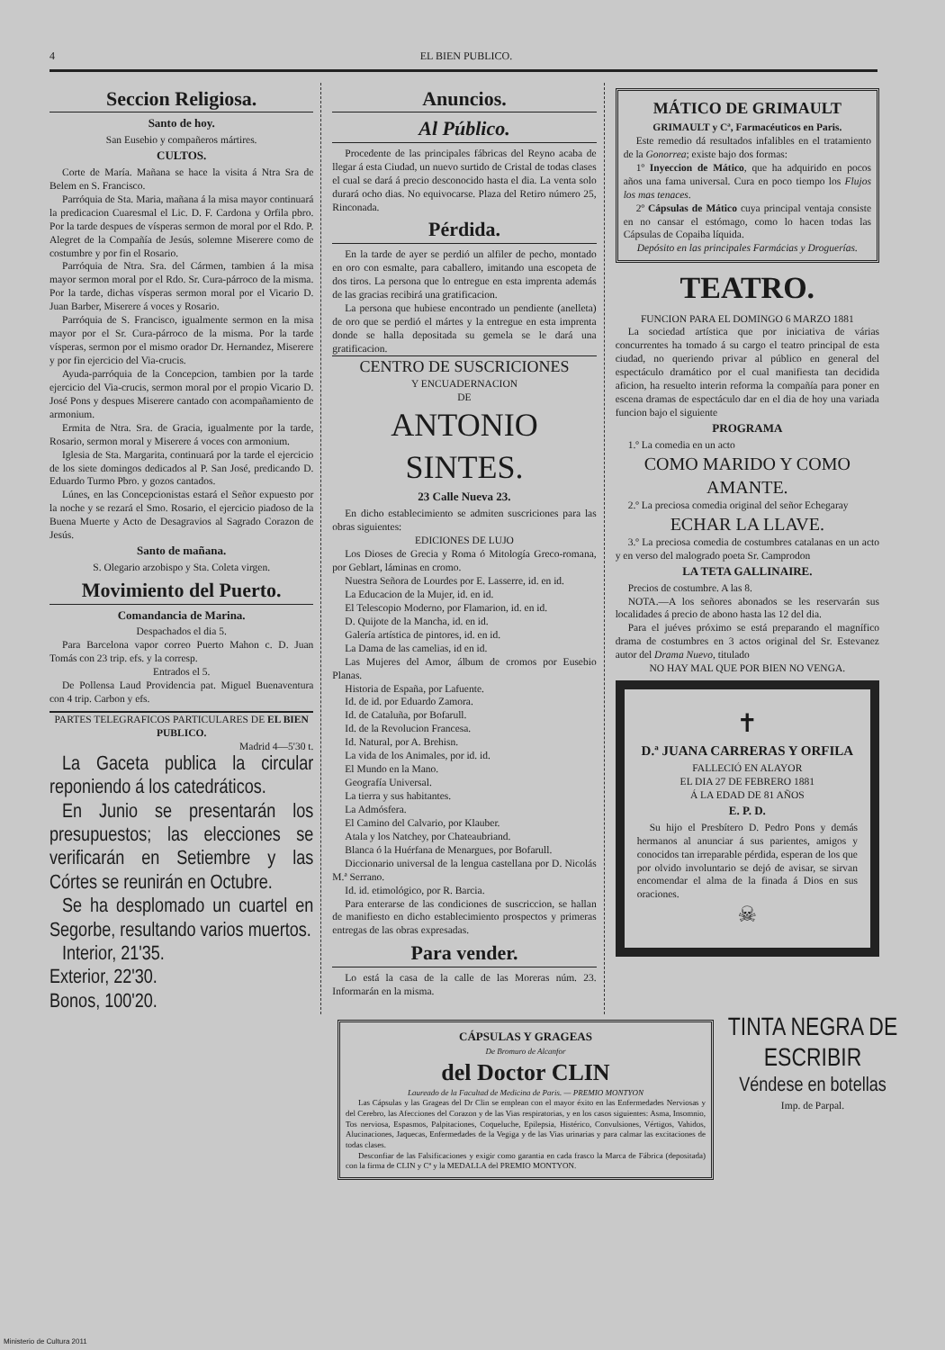4 EL BIEN PUBLICO.
Seccion Religiosa.
Santo de hoy.
San Eusebio y compañeros mártires.
CULTOS.
Corte de María. Mañana se hace la visita á Ntra Sra de Belem en S. Francisco.
Parróquia de Sta. Maria, mañana á la misa mayor continuará la predicacion Cuaresmal el Lic. D. F. Cardona y Orfila pbro. Por la tarde despues de vísperas sermon de moral por el Rdo. P. Alegret de la Compañía de Jesús, solemne Miserere como de costumbre y por fin el Rosario.
Parróquia de Ntra. Sra. del Cármen, tambien á la misa mayor sermon moral por el Rdo. Sr. Cura-párroco de la misma. Por la tarde, dichas vísperas sermon moral por el Vicario D. Juan Barber, Miserere á voces y Rosario.
Parróquia de S. Francisco, igualmente sermon en la misa mayor por el Sr. Cura-párroco de la misma. Por la tarde vísperas, sermon por el mismo orador Dr. Hernandez, Miserere y por fin ejercicio del Via-crucis.
Ayuda-parróquia de la Concepcion, tambien por la tarde ejercicio del Via-crucis, sermon moral por el propio Vicario D. José Pons y despues Miserere cantado con acompañamiento de armonium.
Ermita de Ntra. Sra. de Gracia, igualmente por la tarde, Rosario, sermon moral y Miserere á voces con armonium.
Iglesia de Sta. Margarita, continuará por la tarde el ejercicio de los siete domingos dedicados al P. San José, predicando D. Eduardo Turmo Pbro. y gozos cantados.
Lúnes, en las Concepcionistas estará el Señor expuesto por la noche y se rezará el Smo. Rosario, el ejercicio piadoso de la Buena Muerte y Acto de Desagravios al Sagrado Corazon de Jesús.
Santo de mañana.
S. Olegario arzobispo y Sta. Coleta virgen.
Movimiento del Puerto.
Comandancia de Marina.
Despachados el dia 5.
Para Barcelona vapor correo Puerto Mahon c. D. Juan Tomás con 23 trip. efs. y la corresp.
Entrados el 5.
De Pollensa Laud Providencia pat. Miguel Buenaventura con 4 trip. Carbon y efs.
PARTES TELEGRAFICOS PARTICULARES DE EL BIEN PUBLICO.
Madrid 4—5'30 t.
La Gaceta publica la circular reponiendo á los catedráticos.
En Junio se presentarán los presupuestos; las elecciones se verificarán en Setiembre y las Córtes se reunirán en Octubre.
Se ha desplomado un cuartel en Segorbe, resultando varios muertos.
Interior, 21'35.
Exterior, 22'30.
Bonos, 100'20.
Anuncios.
Al Público.
Procedente de las principales fábricas del Reyno acaba de llegar á esta Ciudad, un nuevo surtido de Cristal de todas clases el cual se dará á precio desconocido hasta el dia. La venta solo durará ocho dias. No equivocarse. Plaza del Retiro número 25, Rinconada.
Pérdida.
En la tarde de ayer se perdió un alfiler de pecho, montado en oro con esmalte, para caballero, imitando una escopeta de dos tiros. La persona que lo entregue en esta imprenta además de las gracias recibirá una gratificacion.
La persona que hubiese encontrado un pendiente (anelleta) de oro que se perdió el mártes y la entregue en esta imprenta donde se halla depositada su gemela se le dará una gratificacion.
CENTRO DE SUSCRICIONES
Y ENCUADERNACION
DE
ANTONIO SINTES.
23 Calle Nueva 23.
En dicho establecimiento se admiten suscriciones para las obras siguientes:
EDICIONES DE LUJO
Los Dioses de Grecia y Roma ó Mitología Greco-romana, por Geblart, láminas en cromo.
Nuestra Señora de Lourdes por E. Lasserre, id. en id.
La Educacion de la Mujer, id. en id.
El Telescopio Moderno, por Flamarion, id. en id.
D. Quijote de la Mancha, id. en id.
Galería artística de pintores, id. en id.
La Dama de las camelias, id en id.
Las Mujeres del Amor, álbum de cromos por Eusebio Planas.
Historia de España, por Lafuente.
Id. de id. por Eduardo Zamora.
Id. de Cataluña, por Bofarull.
Id. de la Revolucion Francesa.
Id. Natural, por A. Brehisn.
La vida de los Animales, por id. id.
El Mundo en la Mano.
Geografía Universal.
La tierra y sus habitantes.
La Admósfera.
El Camino del Calvario, por Klauber.
Atala y los Natchey, por Chateaubriand.
Blanca ó la Huérfana de Menargues, por Bofarull.
Diccionario universal de la lengua castellana por D. Nicolás M.ª Serrano.
Id. id. etimológico, por R. Barcia.
Para enterarse de las condiciones de suscriccion, se hallan de manifiesto en dicho establecimiento prospectos y primeras entregas de las obras expresadas.
Para vender.
Lo está la casa de la calle de las Moreras núm. 23. Informarán en la misma.
MÁTICO DE GRIMAULT
GRIMAULT y Cª, Farmacéuticos en Paris.
Este remedio dá resultados infalibles en el tratamiento de la Gonorrea; existe bajo dos formas:
1º Inyeccion de Mático, que ha adquirido en pocos años una fama universal. Cura en poco tiempo los Flujos los mas tenaces.
2º Cápsulas de Mático cuya principal ventaja consiste en no cansar el estómago, como lo hacen todas las Cápsulas de Copaiba líquida.
Depósito en las principales Farmácias y Droguerías.
TEATRO.
FUNCION PARA EL DOMINGO 6 MARZO 1881
La sociedad artística que por iniciativa de várias concurrentes ha tomado á su cargo el teatro principal de esta ciudad, no queriendo privar al público en general del espectáculo dramático por el cual manifiesta tan decidida aficion, ha resuelto interin reforma la compañía para poner en escena dramas de espectáculo dar en el dia de hoy una variada funcion bajo el siguiente
PROGRAMA
1.º La comedia en un acto
COMO MARIDO Y COMO AMANTE.
2.º La preciosa comedia original del señor Echegaray
ECHAR LA LLAVE.
3.º La preciosa comedia de costumbres catalanas en un acto y en verso del malogrado poeta Sr. Camprodon
LA TETA GALLINAIRE.
Precios de costumbre. A las 8.
NOTA.—A los señores abonados se les reservarán sus localidades á precio de abono hasta las 12 del dia.
Para el juéves próximo se está preparando el magnífico drama de costumbres en 3 actos original del Sr. Estevanez autor del Drama Nuevo, titulado
NO HAY MAL QUE POR BIEN NO VENGA.
✝
D.ª JUANA CARRERAS Y ORFILA
FALLECIÓ EN ALAYOR
EL DIA 27 DE FEBRERO 1881
Á LA EDAD DE 81 AÑOS
E. P. D.
Su hijo el Presbítero D. Pedro Pons y demás hermanos al anunciar á sus parientes, amigos y conocidos tan irreparable pérdida, esperan de los que por olvido involuntario se dejó de avisar, se sirvan encomendar el alma de la finada á Dios en sus oraciones.
☠
CÁPSULAS Y GRAGEAS
De Bromuro de Alcanfor
del Doctor CLIN
Laureado de la Facultad de Medicina de Paris. — PREMIO MONTYON
Las Cápsulas y las Grageas del Dr Clin se emplean con el mayor éxito en las Enfermedades Nerviosas y del Cerebro, las Afecciones del Corazon y de las Vias respiratorias, y en los casos siguientes: Asma, Insomnio, Tos nerviosa, Espasmos, Palpitaciones, Coqueluche, Epilepsia, Histérico, Convulsiones, Vértigos, Vahidos, Alucinaciones, Jaquecas, Enfermedades de la Vegiga y de las Vias urinarias y para calmar las excitaciones de todas clases.
Desconfiar de las Falsificaciones y exigir como garantia en cada frasco la Marca de Fábrica (depositada) con la firma de CLIN y Cª y la MEDALLA del PREMIO MONTYON.
TINTA NEGRA DE ESCRIBIR
Véndese en botellas
Imp. de Parpal.
Ministerio de Cultura 2011